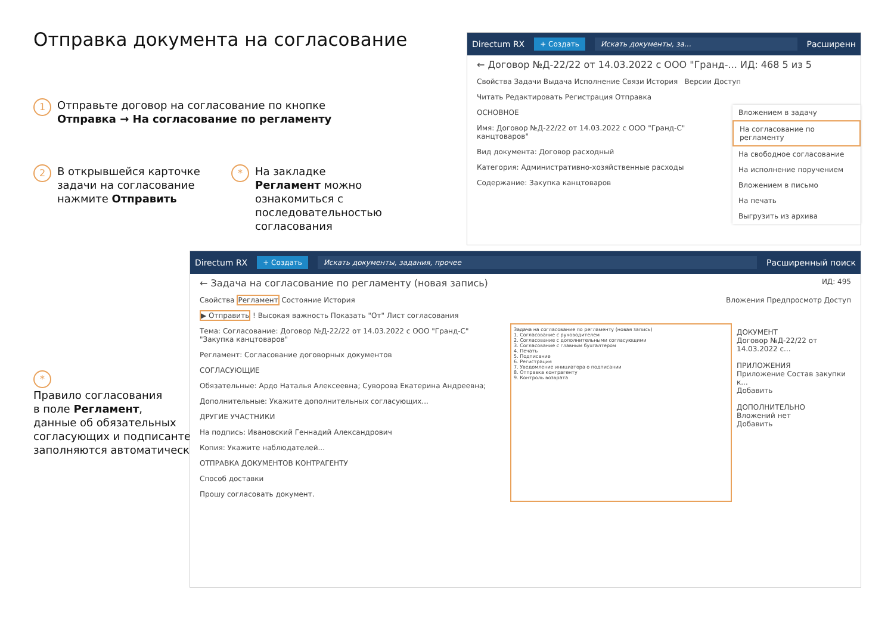Отправка документа на согласование
1
Отправьте договор на согласование по кнопке
Отправка → На согласование по регламенту
2
В открывшейся карточке
задачи на согласование
нажмите Отправить
*
На закладке
Регламент можно
ознакомиться с
последовательностью
согласования
*
Правило согласования
в поле Регламент,
данные об обязательных
согласующих и подписанте
заполняются автоматически
Directum RX + Создать Искать документы, за... Расширенн
← Договор №Д-22/22 от 14.03.2022 с ООО "Гранд-... ИД: 468 5 из 5
Свойства Задачи Выдача Исполнение Связи История Версии Доступ
Читать Редактировать Регистрация Отправка
ОСНОВНОЕ
Имя: Договор №Д-22/22 от 14.03.2022 с ООО "Гранд-С" канцтоваров"
Вид документа: Договор расходный
Категория: Административно-хозяйственные расходы
Содержание: Закупка канцтоваров
Вложением в задачу
На согласование по регламенту
На свободное согласование
На исполнение поручением
Вложением в письмо
На печать
Выгрузить из архива
Directum RX + Создать Искать документы, задания, прочее Расширенный поиск
← Задача на согласование по регламенту (новая запись) ИД: 495
Свойства Регламент Состояние История Вложения Предпросмотр Доступ
▶ Отправить ! Высокая важность Показать "От" Лист согласования
Тема: Согласование: Договор №Д-22/22 от 14.03.2022 с ООО "Гранд-С" "Закупка канцтоваров"
Регламент: Согласование договорных документов
СОГЛАСУЮЩИЕ
Обязательные: Ардо Наталья Алексеевна; Суворова Екатерина Андреевна;
Дополнительные: Укажите дополнительных согласующих...
ДРУГИЕ УЧАСТНИКИ
На подпись: Ивановский Геннадий Александрович
Копия: Укажите наблюдателей...
ОТПРАВКА ДОКУМЕНТОВ КОНТРАГЕНТУ
Способ доставки
Прошу согласовать документ.
Задача на согласование по регламенту (новая запись)
1. Согласование с руководителем
2. Согласование с дополнительными согласующими
3. Согласование с главным бухгалтером
4. Печать
5. Подписание
6. Регистрация
7. Уведомление инициатора о подписании
8. Отправка контрагенту
9. Контроль возврата
ДОКУМЕНТ
Договор №Д-22/22 от 14.03.2022 с...
ПРИЛОЖЕНИЯ
Приложение Состав закупки к...
Добавить
ДОПОЛНИТЕЛЬНО
Вложений нет
Добавить